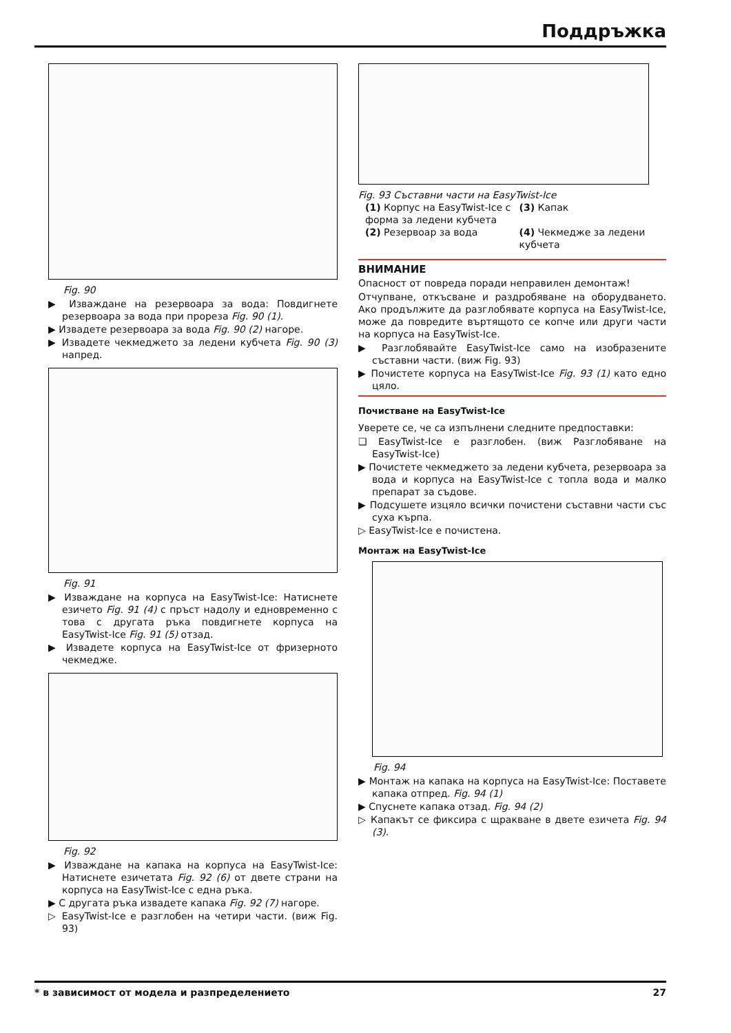Поддръжка
Fig. 90
▶ Изваждане на резервоара за вода: Повдигнете резервоара за вода при прореза Fig. 90 (1).
▶ Извадете резервоара за вода Fig. 90 (2) нагоре.
▶ Извадете чекмеджето за ледени кубчета Fig. 90 (3) напред.
Fig. 91
▶ Изваждане на корпуса на EasyTwist-Ice: Натиснете езичето Fig. 91 (4) с пръст надолу и едновременно с това с другата ръка повдигнете корпуса на EasyTwist-Ice Fig. 91 (5) отзад.
▶ Извадете корпуса на EasyTwist-Ice от фризерното чекмедже.
Fig. 92
▶ Изваждане на капака на корпуса на EasyTwist-Ice: Натиснете езичетата Fig. 92 (6) от двете страни на корпуса на EasyTwist-Ice с една ръка.
▶ С другата ръка извадете капака Fig. 92 (7) нагоре.
▷ EasyTwist-Ice е разглобен на четири части. (виж Fig. 93)
Fig. 93 Съставни части на EasyTwist-Ice
(1) Корпус на EasyTwist-Ice с форма за ледени кубчета
(3) Капак
(2) Резервоар за вода
(4) Чекмедже за ледени кубчета
ВНИМАНИЕ
Опасност от повреда поради неправилен демонтаж!
Отчупване, откъсване и раздробяване на оборудването. Ако продължите да разглобявате корпуса на EasyTwist-Ice, може да повредите въртящото се копче или други части на корпуса на EasyTwist-Ice.
▶ Разглобявайте EasyTwist-Ice само на изобразените съставни части. (виж Fig. 93)
▶ Почистете корпуса на EasyTwist-Ice Fig. 93 (1) като едно цяло.
Почистване на EasyTwist-Ice
Уверете се, че са изпълнени следните предпоставки:
❑ EasyTwist-Ice е разглобен. (виж Разглобяване на EasyTwist-Ice)
▶ Почистете чекмеджето за ледени кубчета, резервоара за вода и корпуса на EasyTwist-Ice с топла вода и малко препарат за съдове.
▶ Подсушете изцяло всички почистени съставни части със суха кърпа.
▷ EasyTwist-Ice е почистена.
Монтаж на EasyTwist-Ice
Fig. 94
▶ Монтаж на капака на корпуса на EasyTwist-Ice: Поставете капака отпред. Fig. 94 (1)
▶ Спуснете капака отзад. Fig. 94 (2)
▷ Капакът се фиксира с щракване в двете езичета Fig. 94 (3).
* в зависимост от модела и разпределението 27